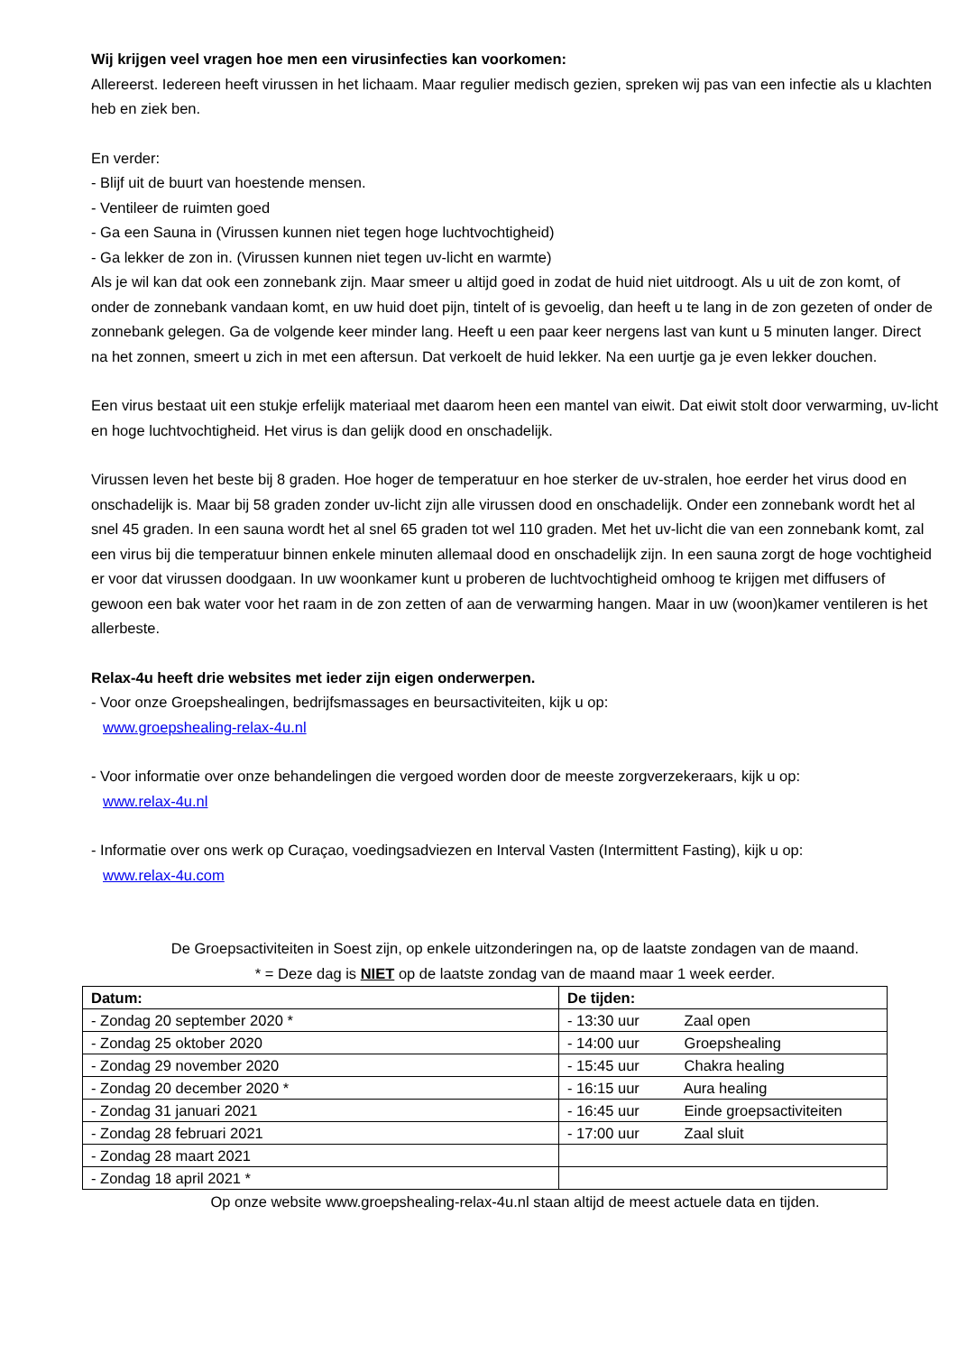Wij krijgen veel vragen hoe men een virusinfecties kan voorkomen:
Allereerst. Iedereen heeft virussen in het lichaam. Maar regulier medisch gezien, spreken wij pas van een infectie als u klachten heb en ziek ben.
En verder:
- Blijf uit de buurt van hoestende mensen.
- Ventileer de ruimten goed
- Ga een Sauna in (Virussen kunnen niet tegen hoge luchtvochtigheid)
- Ga lekker de zon in. (Virussen kunnen niet tegen uv-licht en warmte)
Als je wil kan dat ook een zonnebank zijn. Maar smeer u altijd goed in zodat de huid niet uitdroogt. Als u uit de zon komt, of onder de zonnebank vandaan komt, en uw huid doet pijn, tintelt of is gevoelig, dan heeft u te lang in de zon gezeten of onder de zonnebank gelegen. Ga de volgende keer minder lang. Heeft u een paar keer nergens last van kunt u 5 minuten langer. Direct na het zonnen, smeert u zich in met een aftersun. Dat verkoelt de huid lekker. Na een uurtje ga je even lekker douchen.
Een virus bestaat uit een stukje erfelijk materiaal met daarom heen een mantel van eiwit. Dat eiwit stolt door verwarming, uv-licht en hoge luchtvochtigheid. Het virus is dan gelijk dood en onschadelijk.
Virussen leven het beste bij 8 graden. Hoe hoger de temperatuur en hoe sterker de uv-stralen, hoe eerder het virus dood en onschadelijk is. Maar bij 58 graden zonder uv-licht zijn alle virussen dood en onschadelijk. Onder een zonnebank wordt het al snel 45 graden. In een sauna wordt het al snel 65 graden tot wel 110 graden. Met het uv-licht die van een zonnebank komt, zal een virus bij die temperatuur binnen enkele minuten allemaal dood en onschadelijk zijn. In een sauna zorgt de hoge vochtigheid er voor dat virussen doodgaan. In uw woonkamer kunt u proberen de luchtvochtigheid omhoog te krijgen met diffusers of gewoon een bak water voor het raam in de zon zetten of aan de verwarming hangen. Maar in uw (woon)kamer ventileren is het allerbeste.
Relax-4u heeft drie websites met ieder zijn eigen onderwerpen.
- Voor onze Groepshealingen, bedrijfsmassages en beursactiviteiten, kijk u op:
www.groepshealing-relax-4u.nl
- Voor informatie over onze behandelingen die vergoed worden door de meeste zorgverzekeraars, kijk u op:
www.relax-4u.nl
- Informatie over ons werk op Curaçao, voedingsadviezen en Interval Vasten (Intermittent Fasting), kijk u op:
www.relax-4u.com
De Groepsactiviteiten in Soest zijn, op enkele uitzonderingen na, op de laatste zondagen van de maand.
* = Deze dag is NIET op de laatste zondag van de maand maar 1 week eerder.
| Datum: | De tijden: |
| --- | --- |
| - Zondag 20 september 2020 * | - 13:30 uur Zaal open |
| - Zondag 25 oktober 2020 | - 14:00 uur Groepshealing |
| - Zondag 29 november 2020 | - 15:45 uur Chakra healing |
| - Zondag 20 december 2020 * | - 16:15 uur Aura healing |
| - Zondag 31 januari 2021 | - 16:45 uur Einde groepsactiviteiten |
| - Zondag 28 februari 2021 | - 17:00 uur Zaal sluit |
| - Zondag 28 maart 2021 | |
| - Zondag 18 april 2021 * | |
Op onze website www.groepshealing-relax-4u.nl staan altijd de meest actuele data en tijden.